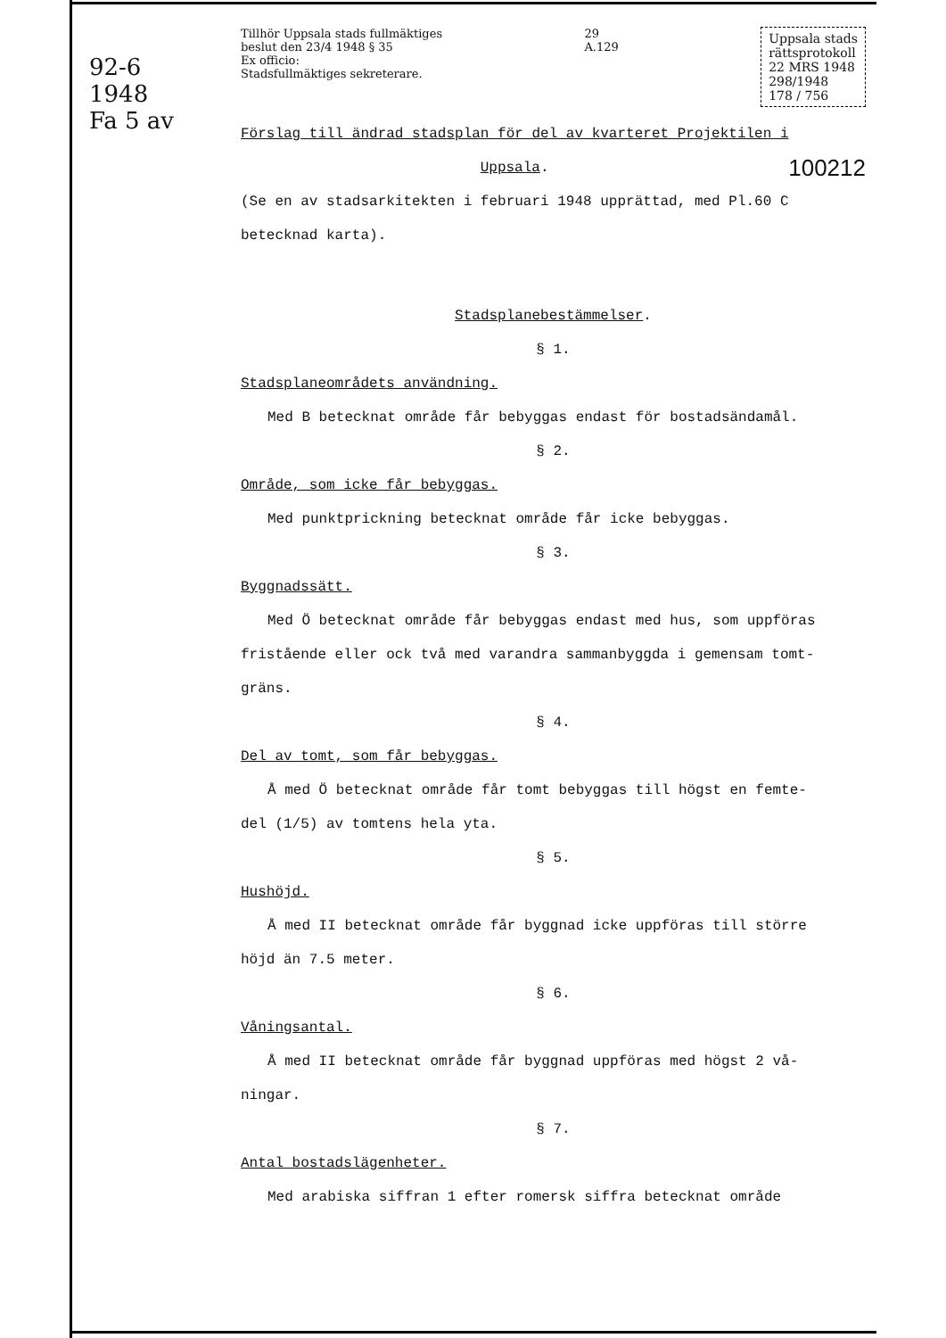92-6
1948
Fa 5 av
Tillhör Uppsala stads fullmäktiges
beslut den 23/4 1948 § 35
Ex officio:
Stadsfullmäktiges sekreterare.
29
A.129
Uppsala stads
rättsprotokoll
22 MRS 1948
298/1948
178 / 756
Förslag till ändrad stadsplan för del av kvarteret Projektilen i
Uppsala. 100212
(Se en av stadsarkitekten i februari 1948 upprättad, med Pl.60 C
betecknad karta).
Stadsplanebestämmelser.
§ 1.
Stadsplaneområdets användning.
Med B betecknat område får bebyggas endast för bostadsändamål.
§ 2.
Område, som icke får bebyggas.
Med punktprickning betecknat område får icke bebyggas.
§ 3.
Byggnadssätt.
Med Ö betecknat område får bebyggas endast med hus, som uppföras
fristående eller ock två med varandra sammanbyggda i gemensam tomt-
gräns.
§ 4.
Del av tomt, som får bebyggas.
Å med Ö betecknat område får tomt bebyggas till högst en femte-
del (1/5) av tomtens hela yta.
§ 5.
Hushöjd.
Å med II betecknat område får byggnad icke uppföras till större
höjd än 7.5 meter.
§ 6.
Våningsantal.
Å med II betecknat område får byggnad uppföras med högst 2 vå-
ningar.
§ 7.
Antal bostadslägenheter.
Med arabiska siffran 1 efter romersk siffra betecknat område